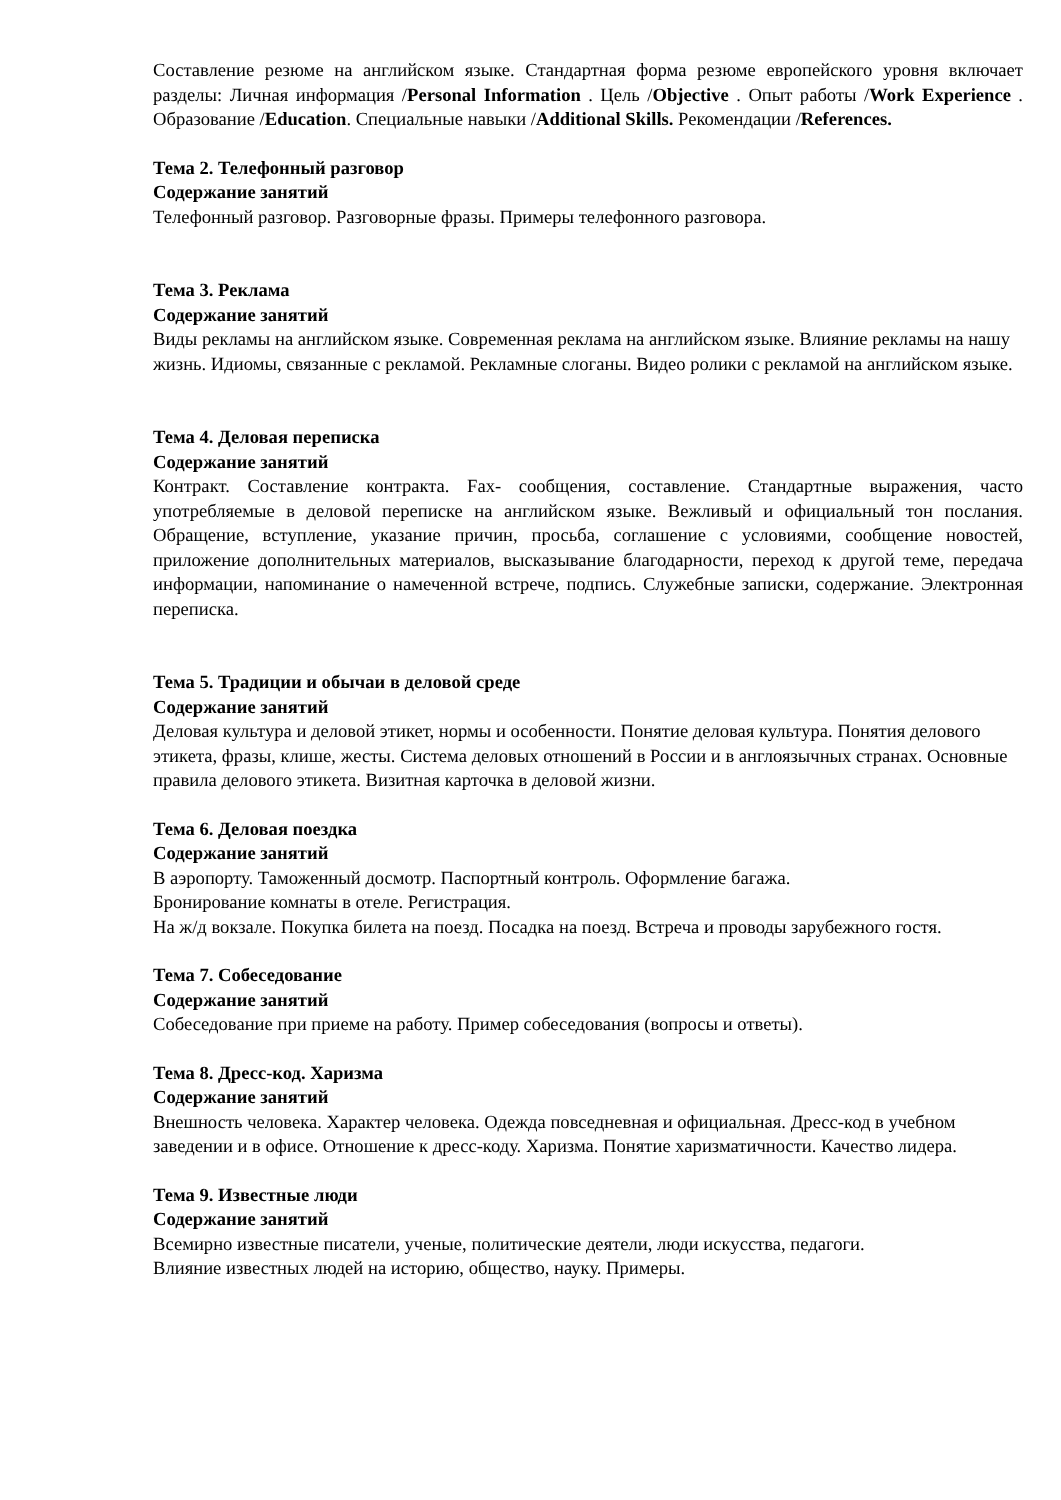Составление резюме на английском языке. Стандартная форма резюме европейского уровня включает разделы: Личная информация /Personal Information . Цель /Objective . Опыт работы /Work Experience . Образование /Education. Специальные навыки /Additional Skills. Рекомендации /References.
Тема 2. Телефонный разговор
Содержание занятий
Телефонный разговор. Разговорные фразы. Примеры телефонного разговора.
Тема 3. Реклама
Содержание занятий
Виды рекламы на английском языке. Современная реклама на английском языке. Влияние рекламы на нашу жизнь. Идиомы, связанные с рекламой. Рекламные слоганы. Видео ролики с рекламой на английском языке.
Тема 4. Деловая переписка
Содержание занятий
Контракт. Составление контракта. Fax- сообщения, составление. Стандартные выражения, часто употребляемые в деловой переписке на английском языке. Вежливый и официальный тон послания. Обращение, вступление, указание причин, просьба, соглашение с условиями, сообщение новостей, приложение дополнительных материалов, высказывание благодарности, переход к другой теме, передача информации, напоминание о намеченной встрече, подпись. Служебные записки, содержание. Электронная переписка.
Тема 5. Традиции и обычаи в деловой среде
Содержание занятий
Деловая культура и деловой этикет, нормы и особенности. Понятие деловая культура. Понятия делового этикета, фразы, клише, жесты. Система деловых отношений в России и в англоязычных странах. Основные правила делового этикета. Визитная карточка в деловой жизни.
Тема 6. Деловая поездка
Содержание занятий
В аэропорту. Таможенный досмотр. Паспортный контроль. Оформление багажа.
Бронирование комнаты в отеле. Регистрация.
На ж/д вокзале. Покупка билета на поезд. Посадка на поезд. Встреча и проводы зарубежного гостя.
Тема 7. Собеседование
Содержание занятий
Собеседование при приеме на работу. Пример собеседования (вопросы и ответы).
Тема 8. Дресс-код. Харизма
Содержание занятий
Внешность человека. Характер человека. Одежда повседневная и официальная. Дресс-код в учебном заведении и в офисе. Отношение к дресс-коду. Харизма. Понятие харизматичности. Качество лидера.
Тема 9. Известные люди
Содержание занятий
Всемирно известные писатели, ученые, политические деятели, люди искусства, педагоги.
Влияние известных людей на историю, общество, науку. Примеры.